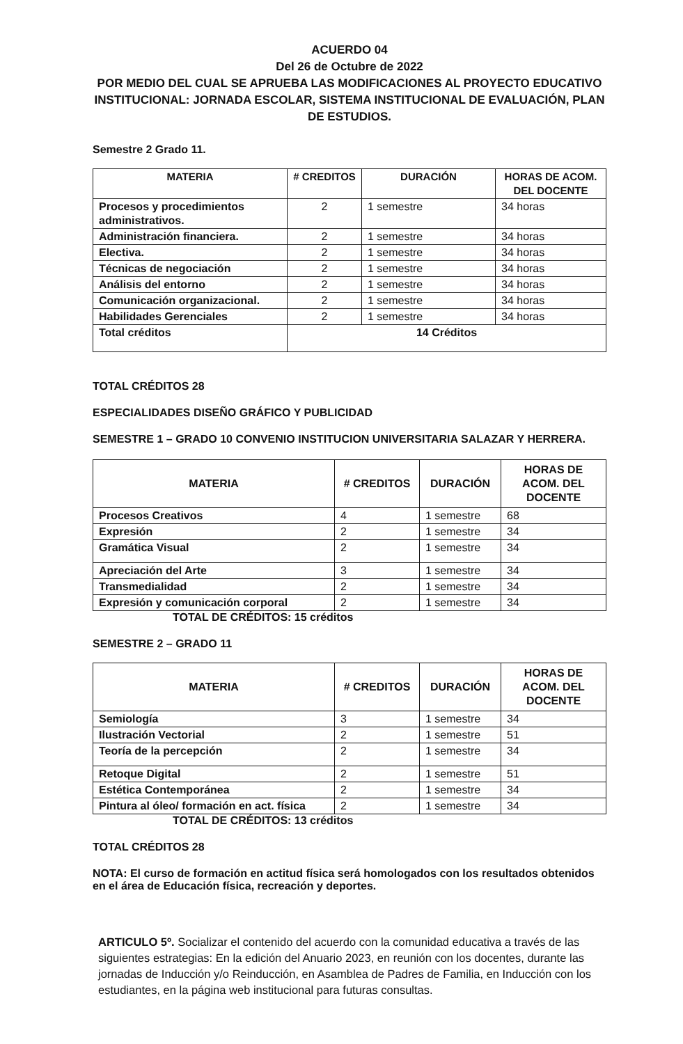ACUERDO 04
Del 26 de Octubre de 2022
POR MEDIO DEL CUAL SE APRUEBA LAS MODIFICACIONES AL PROYECTO EDUCATIVO INSTITUCIONAL: JORNADA ESCOLAR, SISTEMA INSTITUCIONAL DE EVALUACIÓN, PLAN DE ESTUDIOS.
Semestre 2 Grado 11.
| MATERIA | # CREDITOS | DURACIÓN | HORAS DE ACOM. DEL DOCENTE |
| --- | --- | --- | --- |
| Procesos y procedimientos administrativos. | 2 | 1 semestre | 34 horas |
| Administración financiera. | 2 | 1 semestre | 34 horas |
| Electiva. | 2 | 1 semestre | 34 horas |
| Técnicas de negociación | 2 | 1 semestre | 34 horas |
| Análisis del entorno | 2 | 1 semestre | 34 horas |
| Comunicación organizacional. | 2 | 1 semestre | 34 horas |
| Habilidades Gerenciales | 2 | 1 semestre | 34 horas |
| Total créditos | 14 Créditos | | |
TOTAL CRÉDITOS 28
ESPECIALIDADES DISEÑO GRÁFICO Y PUBLICIDAD
SEMESTRE 1 – GRADO 10 CONVENIO INSTITUCION UNIVERSITARIA SALAZAR Y HERRERA.
| MATERIA | # CREDITOS | DURACIÓN | HORAS DE ACOM. DEL DOCENTE |
| --- | --- | --- | --- |
| Procesos Creativos | 4 | 1 semestre | 68 |
| Expresión | 2 | 1 semestre | 34 |
| Gramática Visual | 2 | 1 semestre | 34 |
| Apreciación del Arte | 3 | 1 semestre | 34 |
| Transmedialidad | 2 | 1 semestre | 34 |
| Expresión y comunicación corporal | 2 | 1 semestre | 34 |
TOTAL DE CRÉDITOS: 15 créditos
SEMESTRE 2 – GRADO 11
| MATERIA | # CREDITOS | DURACIÓN | HORAS DE ACOM. DEL DOCENTE |
| --- | --- | --- | --- |
| Semiología | 3 | 1 semestre | 34 |
| Ilustración Vectorial | 2 | 1 semestre | 51 |
| Teoría de la percepción | 2 | 1 semestre | 34 |
| Retoque Digital | 2 | 1 semestre | 51 |
| Estética Contemporánea | 2 | 1 semestre | 34 |
| Pintura al óleo/ formación en act. física | 2 | 1 semestre | 34 |
TOTAL DE CRÉDITOS: 13 créditos
TOTAL CRÉDITOS 28
NOTA: El curso de formación en actitud física será homologados con los resultados obtenidos en el área de Educación física, recreación y deportes.
ARTICULO 5º. Socializar el contenido del acuerdo con la comunidad educativa a través de las siguientes estrategias: En la edición del Anuario 2023, en reunión con los docentes, durante las jornadas de Inducción y/o Reinducción, en Asamblea de Padres de Familia, en Inducción con los estudiantes, en la página web institucional para futuras consultas.